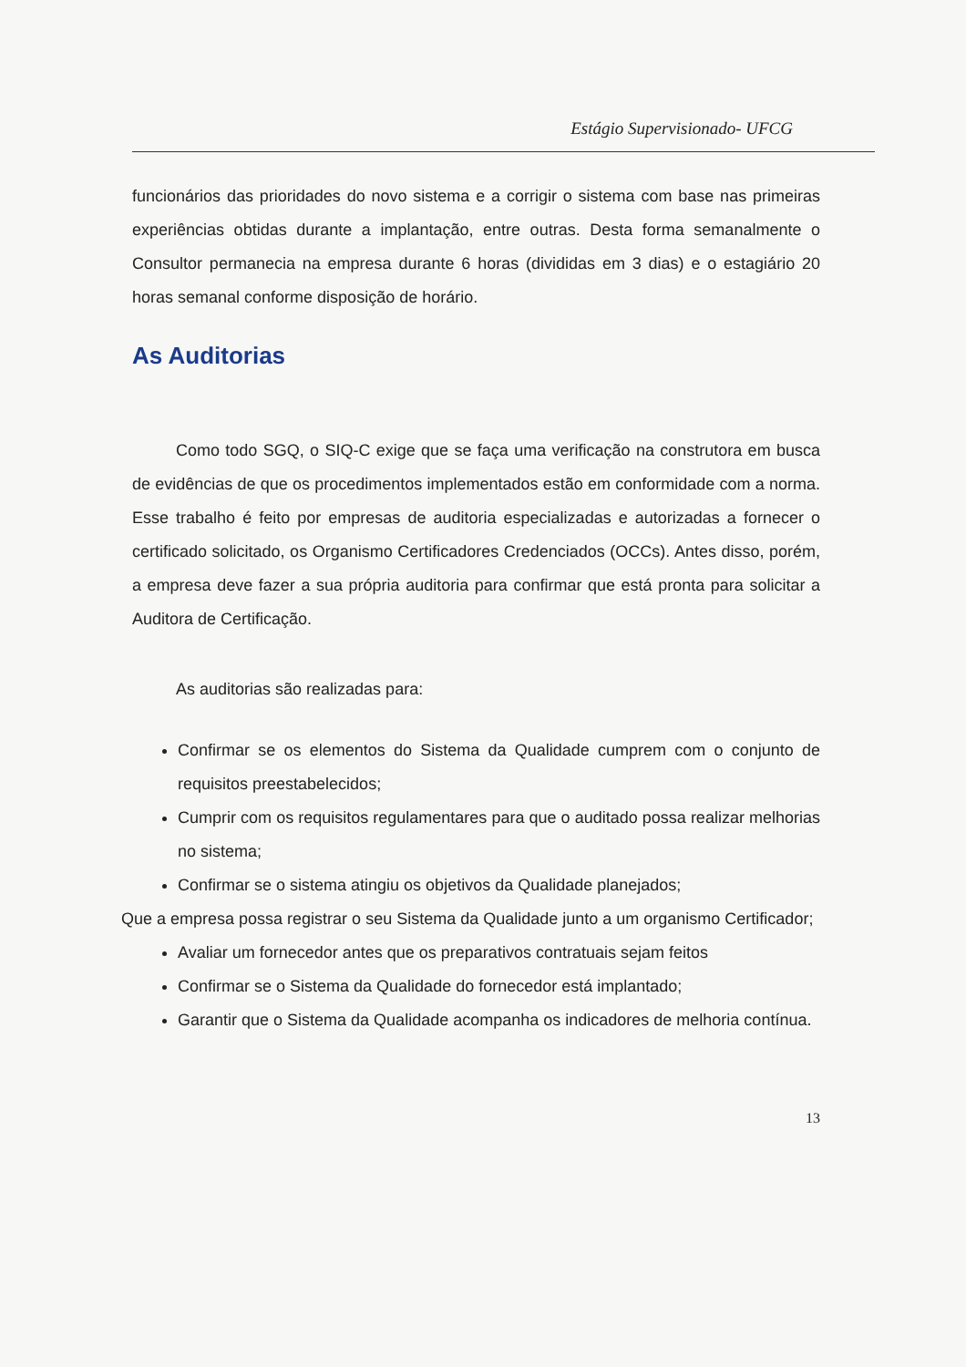Estágio Supervisionado- UFCG
funcionários das prioridades do novo sistema e a corrigir o sistema com base nas primeiras experiências obtidas durante a implantação, entre outras. Desta forma semanalmente o Consultor permanecia na empresa durante 6 horas (divididas em 3 dias) e o estagiário 20 horas semanal conforme disposição de horário.
As Auditorias
Como todo SGQ, o SIQ-C exige que se faça uma verificação na construtora em busca de evidências de que os procedimentos implementados estão em conformidade com a norma. Esse trabalho é feito por empresas de auditoria especializadas e autorizadas a fornecer o certificado solicitado, os Organismo Certificadores Credenciados (OCCs). Antes disso, porém, a empresa deve fazer a sua própria auditoria para confirmar que está pronta para solicitar a Auditora de Certificação.
As auditorias são realizadas para:
Confirmar se os elementos do Sistema da Qualidade cumprem com o conjunto de requisitos preestabelecidos;
Cumprir com os requisitos regulamentares para que o auditado possa realizar melhorias no sistema;
Confirmar se o sistema atingiu os objetivos da Qualidade planejados;
Que a empresa possa registrar o seu Sistema da Qualidade junto a um organismo Certificador;
Avaliar um fornecedor antes que os preparativos contratuais sejam feitos
Confirmar se o Sistema da Qualidade do fornecedor está implantado;
Garantir que o Sistema da Qualidade acompanha os indicadores de melhoria contínua.
13